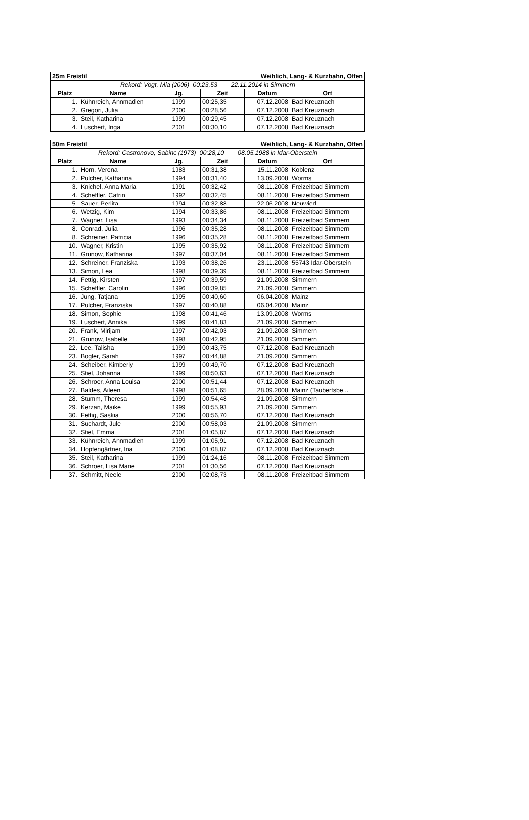| 25m Freistil | | | Weiblich, Lang- & Kurzbahn, Offen | | |
| --- | --- | --- | --- | --- | --- |
| Rekord: Vogt, Mia (2006) 00:23,53 22.11.2014 in Simmern | | | | | |
| Platz | Name | Jg. | Zeit | Datum | Ort |
| 1. | Kühnreich, Annmadlen | 1999 | 00:25,35 | 07.12.2008 | Bad Kreuznach |
| 2. | Gregori, Julia | 2000 | 00:28,56 | 07.12.2008 | Bad Kreuznach |
| 3. | Steil, Katharina | 1999 | 00:29,45 | 07.12.2008 | Bad Kreuznach |
| 4. | Luschert, Inga | 2001 | 00:30,10 | 07.12.2008 | Bad Kreuznach |
| 50m Freistil | | | Weiblich, Lang- & Kurzbahn, Offen | | |
| --- | --- | --- | --- | --- | --- |
| Rekord: Castronovo, Sabine (1973) 00:28,10 08.05.1988 in Idar-Oberstein | | | | | |
| Platz | Name | Jg. | Zeit | Datum | Ort |
| 1. | Horn, Verena | 1983 | 00:31,38 | 15.11.2008 | Koblenz |
| 2. | Pulcher, Katharina | 1994 | 00:31,40 | 13.09.2008 | Worms |
| 3. | Knichel, Anna Maria | 1991 | 00:32,42 | 08.11.2008 | Freizeitbad Simmern |
| 4. | Scheffler, Catrin | 1992 | 00:32,45 | 08.11.2008 | Freizeitbad Simmern |
| 5. | Sauer, Perlita | 1994 | 00:32,88 | 22.06.2008 | Neuwied |
| 6. | Wetzig, Kim | 1994 | 00:33,86 | 08.11.2008 | Freizeitbad Simmern |
| 7. | Wagner, Lisa | 1993 | 00:34,34 | 08.11.2008 | Freizeitbad Simmern |
| 8. | Conrad, Julia | 1996 | 00:35,28 | 08.11.2008 | Freizeitbad Simmern |
| 8. | Schreiner, Patricia | 1996 | 00:35,28 | 08.11.2008 | Freizeitbad Simmern |
| 10. | Wagner, Kristin | 1995 | 00:35,92 | 08.11.2008 | Freizeitbad Simmern |
| 11. | Grunow, Katharina | 1997 | 00:37,04 | 08.11.2008 | Freizeitbad Simmern |
| 12. | Schreiner, Franziska | 1993 | 00:38,26 | 23.11.2008 | 55743 Idar-Oberstein |
| 13. | Simon, Lea | 1998 | 00:39,39 | 08.11.2008 | Freizeitbad Simmern |
| 14. | Fettig, Kirsten | 1997 | 00:39,59 | 21.09.2008 | Simmern |
| 15. | Scheffler, Carolin | 1996 | 00:39,85 | 21.09.2008 | Simmern |
| 16. | Jung, Tatjana | 1995 | 00:40,60 | 06.04.2008 | Mainz |
| 17. | Pulcher, Franziska | 1997 | 00:40,88 | 06.04.2008 | Mainz |
| 18. | Simon, Sophie | 1998 | 00:41,46 | 13.09.2008 | Worms |
| 19. | Luschert, Annika | 1999 | 00:41,83 | 21.09.2008 | Simmern |
| 20. | Frank, Mirijam | 1997 | 00:42,03 | 21.09.2008 | Simmern |
| 21. | Grunow, Isabelle | 1998 | 00:42,95 | 21.09.2008 | Simmern |
| 22. | Lee, Talisha | 1999 | 00:43,75 | 07.12.2008 | Bad Kreuznach |
| 23. | Bogler, Sarah | 1997 | 00:44,88 | 21.09.2008 | Simmern |
| 24. | Scheiber, Kimberly | 1999 | 00:49,70 | 07.12.2008 | Bad Kreuznach |
| 25. | Stiel, Johanna | 1999 | 00:50,63 | 07.12.2008 | Bad Kreuznach |
| 26. | Schroer, Anna Louisa | 2000 | 00:51,44 | 07.12.2008 | Bad Kreuznach |
| 27. | Baldes, Aileen | 1998 | 00:51,65 | 28.09.2008 | Mainz (Taubertsbe... |
| 28. | Stumm, Theresa | 1999 | 00:54,48 | 21.09.2008 | Simmern |
| 29. | Kerzan, Maike | 1999 | 00:55,93 | 21.09.2008 | Simmern |
| 30. | Fettig, Saskia | 2000 | 00:56,70 | 07.12.2008 | Bad Kreuznach |
| 31. | Suchardt, Jule | 2000 | 00:58,03 | 21.09.2008 | Simmern |
| 32. | Stiel, Emma | 2001 | 01:05,87 | 07.12.2008 | Bad Kreuznach |
| 33. | Kühnreich, Annmadlen | 1999 | 01:05,91 | 07.12.2008 | Bad Kreuznach |
| 34. | Hopfengärtner, Ina | 2000 | 01:08,87 | 07.12.2008 | Bad Kreuznach |
| 35. | Steil, Katharina | 1999 | 01:24,16 | 08.11.2008 | Freizeitbad Simmern |
| 36. | Schroer, Lisa Marie | 2001 | 01:30,56 | 07.12.2008 | Bad Kreuznach |
| 37. | Schmitt, Neele | 2000 | 02:08,73 | 08.11.2008 | Freizeitbad Simmern |